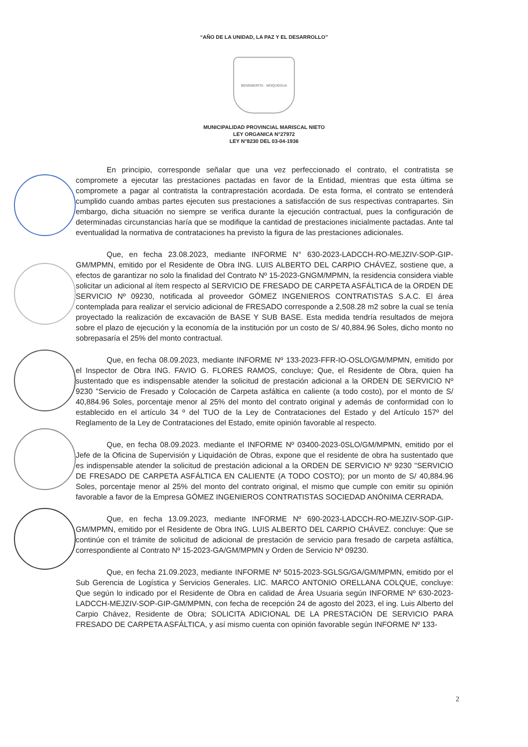“AÑO DE LA UNIDAD, LA PAZ Y EL DESARROLLO”
BENEMERITA · MOQUEGUA
MUNICIPALIDAD PROVINCIAL MARISCAL NIETO
LEY ORGANICA N°27972
LEY N°8230 DEL 03-04-1936
En principio, corresponde señalar que una vez perfeccionado el contrato, el contratista se compromete a ejecutar las prestaciones pactadas en favor de la Entidad, mientras que esta última se compromete a pagar al contratista la contraprestación acordada. De esta forma, el contrato se entenderá cumplido cuando ambas partes ejecuten sus prestaciones a satisfacción de sus respectivas contrapartes. Sin embargo, dicha situación no siempre se verifica durante la ejecución contractual, pues la configuración de determinadas circunstancias haría que se modifique la cantidad de prestaciones inicialmente pactadas. Ante tal eventualidad la normativa de contrataciones ha previsto la figura de las prestaciones adicionales.
Que, en fecha 23.08.2023, mediante INFORME N° 630-2023-LADCCH-RO-MEJZIV-SOP-GIP-GM/MPMN, emitido por el Residente de Obra ING. LUIS ALBERTO DEL CARPIO CHÁVEZ, sostiene que, a efectos de garantizar no solo la finalidad del Contrato Nº 15-2023-GNGM/MPMN, la residencia considera viable solicitar un adicional al ítem respecto al SERVICIO DE FRESADO DE CARPETA ASFÁLTICA de la ORDEN DE SERVICIO Nº 09230, notificada al proveedor GÓMEZ INGENIEROS CONTRATISTAS S.A.C. El área contemplada para realizar el servicio adicional de FRESADO corresponde a 2,508.28 m2 sobre la cual se tenía proyectado la realización de excavación de BASE Y SUB BASE. Esta medida tendría resultados de mejora sobre el plazo de ejecución y la economía de la institución por un costo de S/ 40,884.96 Soles, dicho monto no sobrepasaría el 25% del monto contractual.
Que, en fecha 08.09.2023, mediante INFORME Nº 133-2023-FFR-IO-OSLO/GM/MPMN, emitido por el Inspector de Obra ING. FAVIO G. FLORES RAMOS, concluye; Que, el Residente de Obra, quien ha sustentado que es indispensable atender la solicitud de prestación adicional a la ORDEN DE SERVICIO Nº 9230 "Servicio de Fresado y Colocación de Carpeta asfáltica en caliente (a todo costo), por el monto de S/ 40,884.96 Soles, porcentaje menor al 25% del monto del contrato original y además de conformidad con lo establecido en el artículo 34 º del TUO de la Ley de Contrataciones del Estado y del Artículo 157º del Reglamento de la Ley de Contrataciones del Estado, emite opinión favorable al respecto.
Que, en fecha 08.09.2023. mediante el INFORME Nº 03400-2023-0SLO/GM/MPMN, emitido por el Jefe de la Oficina de Supervisión y Liquidación de Obras, expone que el residente de obra ha sustentado que es indispensable atender la solicitud de prestación adicional a la ORDEN DE SERVICIO Nº 9230 "SERVICIO DE FRESADO DE CARPETA ASFÁLTICA EN CALIENTE (A TODO COSTO); por un monto de S/ 40,884.96 Soles, porcentaje menor al 25% del monto del contrato original, el mismo que cumple con emitir su opinión favorable a favor de la Empresa GÓMEZ INGENIEROS CONTRATISTAS SOCIEDAD ANÓNIMA CERRADA.
Que, en fecha 13.09.2023, mediante INFORME Nº 690-2023-LADCCH-RO-MEJZIV-SOP-GIP-GM/MPMN, emitido por el Residente de Obra ING. LUIS ALBERTO DEL CARPIO CHÁVEZ. concluye: Que se continúe con el trámite de solicitud de adicional de prestación de servicio para fresado de carpeta asfáltica, correspondiente al Contrato Nº 15-2023-GA/GM/MPMN y Orden de Servicio Nº 09230.
Que, en fecha 21.09.2023, mediante INFORME Nº 5015-2023-SGLSG/GA/GM/MPMN, emitido por el Sub Gerencia de Logística y Servicios Generales. LIC. MARCO ANTONIO ORELLANA COLQUE, concluye: Que según lo indicado por el Residente de Obra en calidad de Área Usuaria según INFORME Nº 630-2023- LADCCH-MEJZIV-SOP-GIP-GM/MPMN, con fecha de recepción 24 de agosto del 2023, el ing. Luis Alberto del Carpio Chávez, Residente de Obra; SOLICITA ADICIONAL DE LA PRESTACIÓN DE SERVICIO PARA FRESADO DE CARPETA ASFÁLTICA, y así mismo cuenta con opinión favorable según INFORME Nº 133-
2